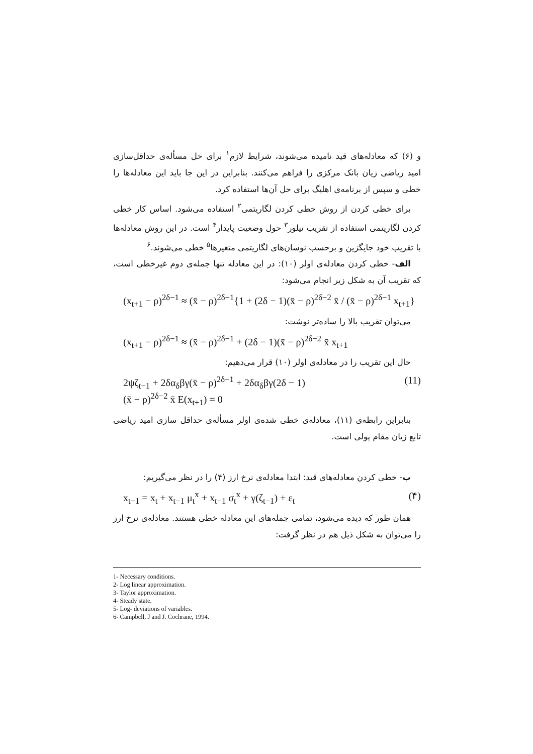و (۶) که معادله‌های قید نامیده می‌شوند، شرایط لازم<sup>۱</sup> برای حل مسأله‌ی حداقل‌سازی امید ریاضی زیان بانک مرکزی را فراهم می‌کنند. بنابراین در این جا باید این معادله‌ها را خطی و سپس از برنامه‌ی اهلیگ برای حل آن‌ها استفاده کرد.
برای خطی کردن از روش خطی کردن لگاریتمی<sup>۲</sup> استفاده می‌شود. اساس کار خطی کردن لگاریتمی استفاده از تقریب تیلور<sup>۳</sup> حول وضعیت پایدار<sup>۴</sup> است. در این روش معادله‌ها با تقریب خود جایگزین و برحسب نوسان‌های لگاریتمی متغیرها<sup>۵</sup> خطی می‌شوند.<sup>۶</sup>
الف- خطی کردن معادله‌ی اولر (۱۰): در این معادله تنها جمله‌ی دوم غیرخطی است، که تقریب آن به شکل زیر انجام می‌شود:
(x<sub>t+1</sub> − ρ)<sup>2δ−1</sup> ≈ (x̄ − ρ)<sup>2δ−1</sup>{1 + (2δ − 1)(x̄ − ρ)<sup>2δ−2</sup> x̄ / (x̄ − ρ)<sup>2δ−1</sup> x<sub>t+1</sub>}
می‌توان تقریب بالا را ساده‌تر نوشت:
(x<sub>t+1</sub> − ρ)<sup>2δ−1</sup> ≈ (x̄ − ρ)<sup>2δ−1</sup> + (2δ − 1)(x̄ − ρ)<sup>2δ−2</sup> x̄ x<sub>t+1</sub>
حال این تقریب را در معادله‌ی اولر (۱۰) قرار می‌دهیم:
2ψζ<sub>t−1</sub> + 2δα<sub>δ</sub>βγ(x̄ − ρ)<sup>2δ−1</sup> + 2δα<sub>δ</sub>βγ(2δ − 1)
(x̄ − ρ)<sup>2δ−2</sup> x̄ E(x<sub>t+1</sub>) = 0 (11)
بنابراین رابطه‌ی (۱۱)، معادله‌ی خطی شده‌ی اولر مسأله‌ی حداقل سازی امید ریاضی تابع زیان مقام پولی است.
ب- خطی کردن معادله‌های قید: ابتدا معادله‌ی نرخ ارز (۴) را در نظر می‌گیریم:
x<sub>t+1</sub> = x<sub>t</sub> + x<sub>t−1</sub> μ<sub>t</sub><sup>x</sup> + x<sub>t−1</sub> σ<sub>t</sub><sup>x</sup> + γ(ζ<sub>t−1</sub>) + ε<sub>t</sub> (۴)
همان طور که دیده می‌شود، تمامی جمله‌های این معادله خطی هستند. معادله‌ی نرخ ارز را می‌توان به شکل ذیل هم در نظر گرفت:
1- Necessary conditions.
2- Log linear approximation.
3- Taylor approximation.
4- Steady state.
5- Log- deviations of variables.
6- Campbell, J and J. Cochrane, 1994.